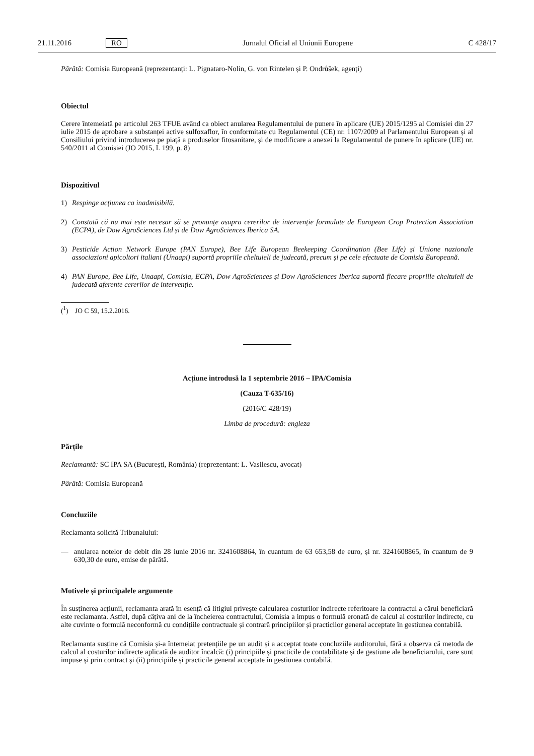21.11.2016 RO Jurnalul Oficial al Uniunii Europene C 428/17
Pârâtă: Comisia Europeană (reprezentanți: L. Pignataro-Nolin, G. von Rintelen și P. Ondrůšek, agenți)
Obiectul
Cerere întemeiată pe articolul 263 TFUE având ca obiect anularea Regulamentului de punere în aplicare (UE) 2015/1295 al Comisiei din 27 iulie 2015 de aprobare a substanței active sulfoxaflor, în conformitate cu Regulamentul (CE) nr. 1107/2009 al Parlamentului European și al Consiliului privind introducerea pe piață a produselor fitosanitare, și de modificare a anexei la Regulamentul de punere în aplicare (UE) nr. 540/2011 al Comisiei (JO 2015, L 199, p. 8)
Dispozitivul
1) Respinge acțiunea ca inadmisibilă.
2) Constată că nu mai este necesar să se pronunțe asupra cererilor de intervenție formulate de European Crop Protection Association (ECPA), de Dow AgroSciences Ltd și de Dow AgroSciences Iberica SA.
3) Pesticide Action Network Europe (PAN Europe), Bee Life European Beekeeping Coordination (Bee Life) și Unione nazionale associazioni apicoltori italiani (Unaapi) suportă propriile cheltuieli de judecată, precum și pe cele efectuate de Comisia Europeană.
4) PAN Europe, Bee Life, Unaapi, Comisia, ECPA, Dow AgroSciences și Dow AgroSciences Iberica suportă fiecare propriile cheltuieli de judecată aferente cererilor de intervenție.
(<sup>1</sup>) JO C 59, 15.2.2016.
Acțiune introdusă la 1 septembrie 2016 – IPA/Comisia
(Cauza T-635/16)
(2016/C 428/19)
Limba de procedură: engleza
Părțile
Reclamantă: SC IPA SA (București, România) (reprezentant: L. Vasilescu, avocat)
Pârâtă: Comisia Europeană
Concluziile
Reclamanta solicită Tribunalului:
— anularea notelor de debit din 28 iunie 2016 nr. 3241608864, în cuantum de 63 653,58 de euro, și nr. 3241608865, în cuantum de 9 630,30 de euro, emise de pârâtă.
Motivele și principalele argumente
În susținerea acțiunii, reclamanta arată în esență că litigiul privește calcularea costurilor indirecte referitoare la contractul a cărui beneficiară este reclamanta. Astfel, după câțiva ani de la încheierea contractului, Comisia a impus o formulă eronată de calcul al costurilor indirecte, cu alte cuvinte o formulă neconformă cu condițiile contractuale și contrară principiilor și practicilor general acceptate în gestiunea contabilă.
Reclamanta susține că Comisia și-a întemeiat pretențiile pe un audit și a acceptat toate concluziile auditorului, fără a observa că metoda de calcul al costurilor indirecte aplicată de auditor încalcă: (i) principiile și practicile de contabilitate și de gestiune ale beneficiarului, care sunt impuse și prin contract și (ii) principiile și practicile general acceptate în gestiunea contabilă.